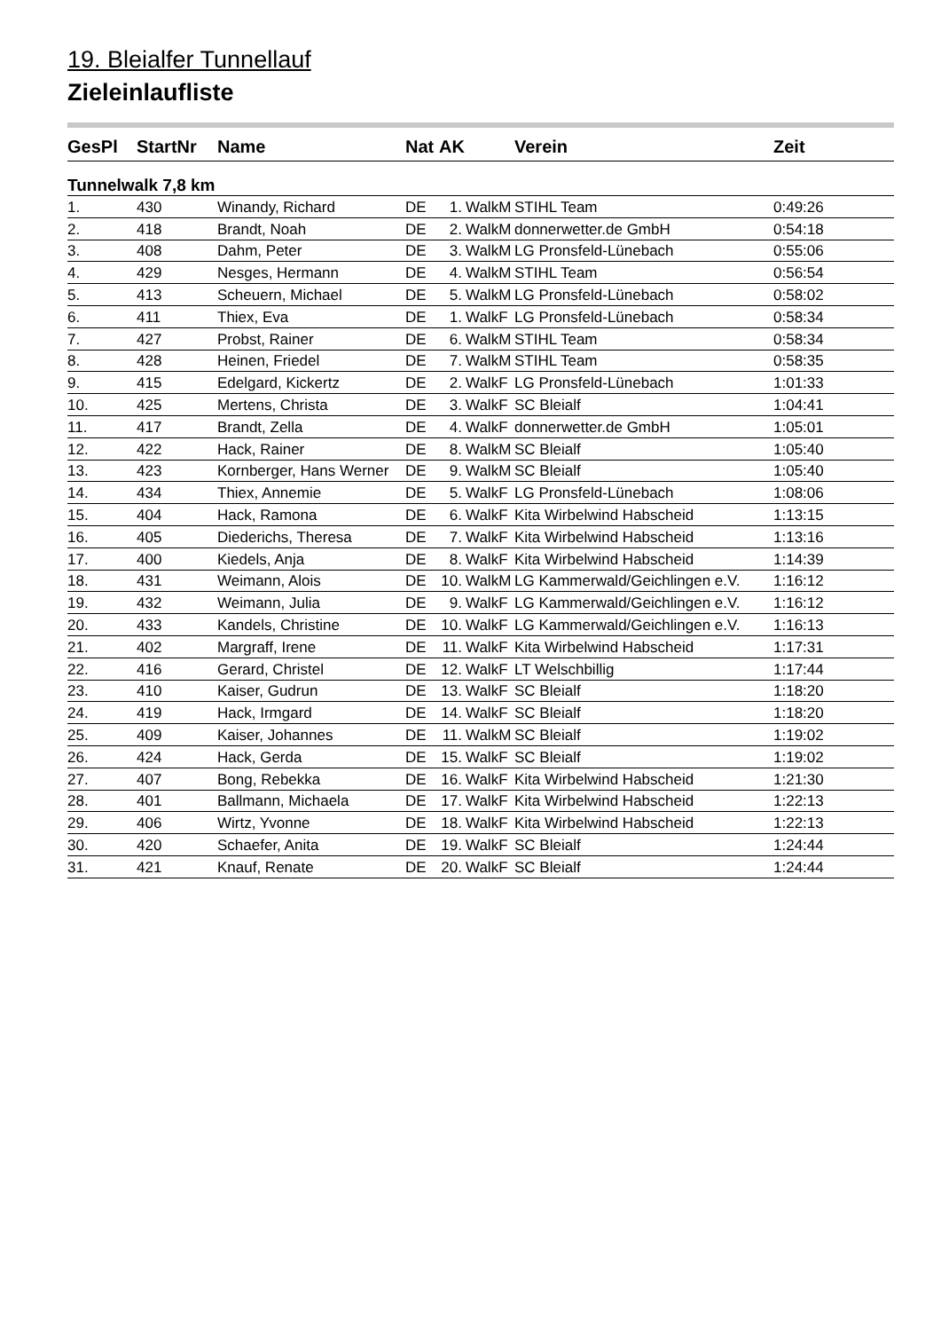19. Bleialfer Tunnellauf
Zieleinlaufliste
| GesPl | StartNr | Name | Nat | AK | | Verein | Zeit |
| --- | --- | --- | --- | --- | --- | --- | --- |
| Tunnelwalk 7,8 km | | | | | | | |
| 1. | 430 | Winandy, Richard | DE | 1. | WalkM | STIHL Team | 0:49:26 |
| 2. | 418 | Brandt, Noah | DE | 2. | WalkM | donnerwetter.de GmbH | 0:54:18 |
| 3. | 408 | Dahm, Peter | DE | 3. | WalkM | LG Pronsfeld-Lünebach | 0:55:06 |
| 4. | 429 | Nesges, Hermann | DE | 4. | WalkM | STIHL Team | 0:56:54 |
| 5. | 413 | Scheuern, Michael | DE | 5. | WalkM | LG Pronsfeld-Lünebach | 0:58:02 |
| 6. | 411 | Thiex, Eva | DE | 1. | WalkF | LG Pronsfeld-Lünebach | 0:58:34 |
| 7. | 427 | Probst, Rainer | DE | 6. | WalkM | STIHL Team | 0:58:34 |
| 8. | 428 | Heinen, Friedel | DE | 7. | WalkM | STIHL Team | 0:58:35 |
| 9. | 415 | Edelgard, Kickertz | DE | 2. | WalkF | LG Pronsfeld-Lünebach | 1:01:33 |
| 10. | 425 | Mertens, Christa | DE | 3. | WalkF | SC Bleialf | 1:04:41 |
| 11. | 417 | Brandt, Zella | DE | 4. | WalkF | donnerwetter.de GmbH | 1:05:01 |
| 12. | 422 | Hack, Rainer | DE | 8. | WalkM | SC Bleialf | 1:05:40 |
| 13. | 423 | Kornberger, Hans Werner | DE | 9. | WalkM | SC Bleialf | 1:05:40 |
| 14. | 434 | Thiex, Annemie | DE | 5. | WalkF | LG Pronsfeld-Lünebach | 1:08:06 |
| 15. | 404 | Hack, Ramona | DE | 6. | WalkF | Kita Wirbelwind Habscheid | 1:13:15 |
| 16. | 405 | Diederichs, Theresa | DE | 7. | WalkF | Kita Wirbelwind Habscheid | 1:13:16 |
| 17. | 400 | Kiedels, Anja | DE | 8. | WalkF | Kita Wirbelwind Habscheid | 1:14:39 |
| 18. | 431 | Weimann, Alois | DE | 10. | WalkM | LG Kammerwald/Geichlingen e.V. | 1:16:12 |
| 19. | 432 | Weimann, Julia | DE | 9. | WalkF | LG Kammerwald/Geichlingen e.V. | 1:16:12 |
| 20. | 433 | Kandels, Christine | DE | 10. | WalkF | LG Kammerwald/Geichlingen e.V. | 1:16:13 |
| 21. | 402 | Margraff, Irene | DE | 11. | WalkF | Kita Wirbelwind Habscheid | 1:17:31 |
| 22. | 416 | Gerard, Christel | DE | 12. | WalkF | LT Welschbillig | 1:17:44 |
| 23. | 410 | Kaiser, Gudrun | DE | 13. | WalkF | SC Bleialf | 1:18:20 |
| 24. | 419 | Hack, Irmgard | DE | 14. | WalkF | SC Bleialf | 1:18:20 |
| 25. | 409 | Kaiser, Johannes | DE | 11. | WalkM | SC Bleialf | 1:19:02 |
| 26. | 424 | Hack, Gerda | DE | 15. | WalkF | SC Bleialf | 1:19:02 |
| 27. | 407 | Bong, Rebekka | DE | 16. | WalkF | Kita Wirbelwind Habscheid | 1:21:30 |
| 28. | 401 | Ballmann, Michaela | DE | 17. | WalkF | Kita Wirbelwind Habscheid | 1:22:13 |
| 29. | 406 | Wirtz, Yvonne | DE | 18. | WalkF | Kita Wirbelwind Habscheid | 1:22:13 |
| 30. | 420 | Schaefer, Anita | DE | 19. | WalkF | SC Bleialf | 1:24:44 |
| 31. | 421 | Knauf, Renate | DE | 20. | WalkF | SC Bleialf | 1:24:44 |